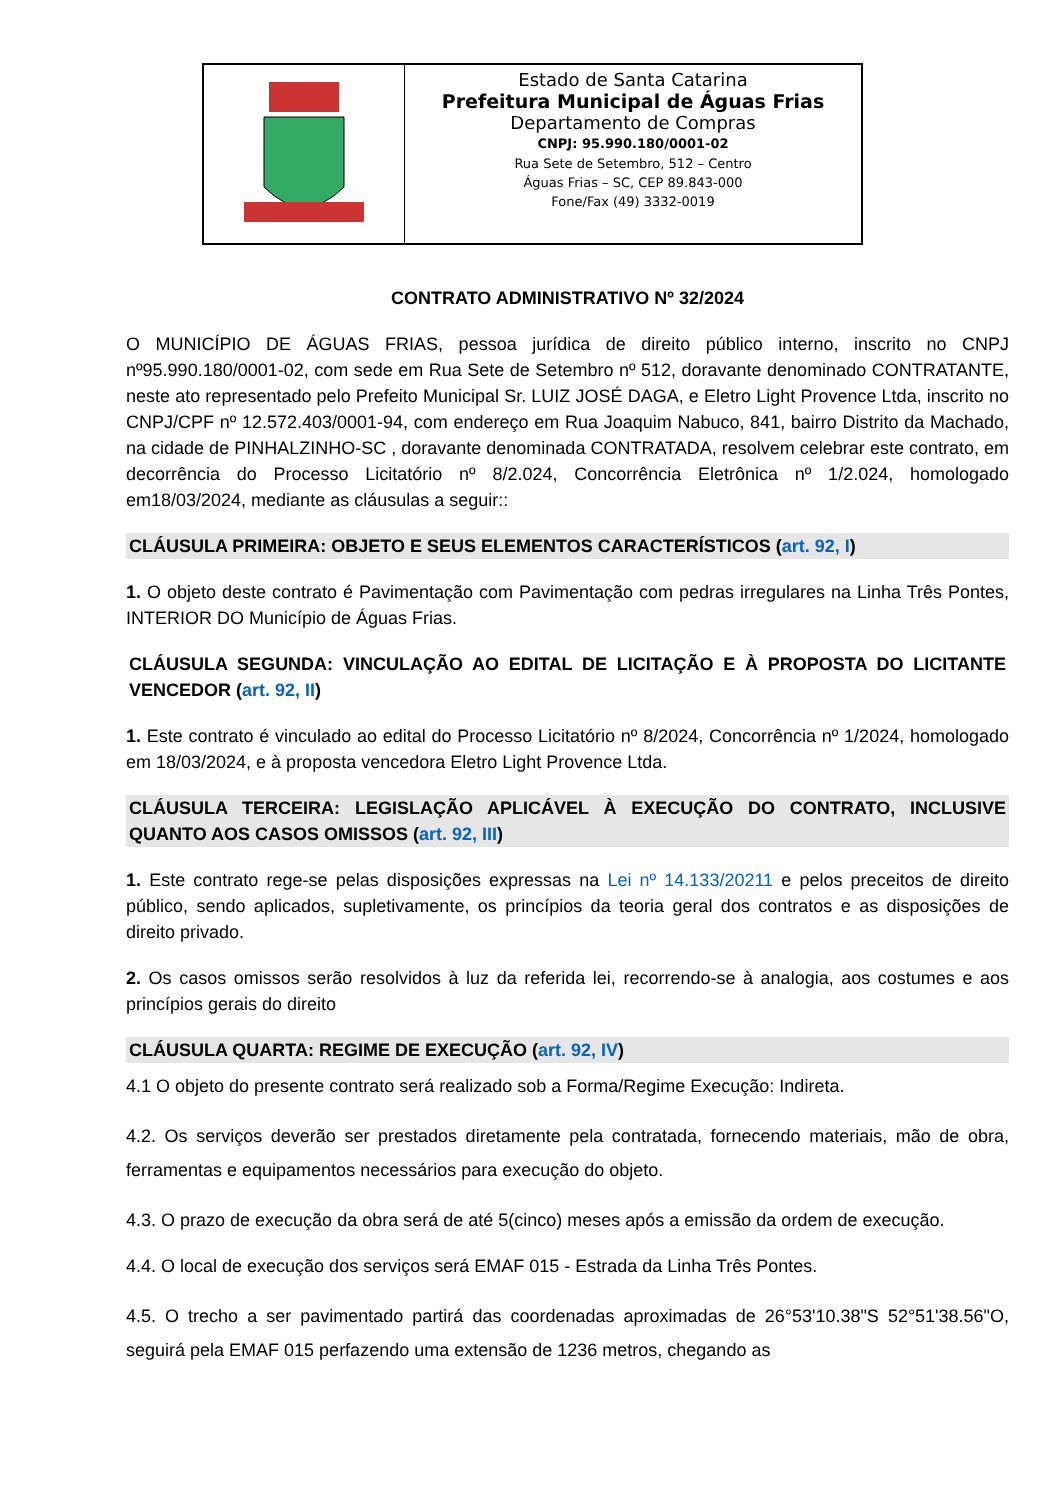Estado de Santa Catarina
Prefeitura Municipal de Águas Frias
Departamento de Compras
CNPJ: 95.990.180/0001-02
Rua Sete de Setembro, 512 – Centro
Águas Frias – SC, CEP 89.843-000
Fone/Fax (49) 3332-0019
CONTRATO ADMINISTRATIVO Nº 32/2024
O MUNICÍPIO DE ÁGUAS FRIAS, pessoa jurídica de direito público interno, inscrito no CNPJ nº95.990.180/0001-02, com sede em Rua Sete de Setembro nº 512, doravante denominado CONTRATANTE, neste ato representado pelo Prefeito Municipal Sr. LUIZ JOSÉ DAGA, e Eletro Light Provence Ltda, inscrito no CNPJ/CPF nº 12.572.403/0001-94, com endereço em Rua Joaquim Nabuco, 841, bairro Distrito da Machado, na cidade de PINHALZINHO-SC , doravante denominada CONTRATADA, resolvem celebrar este contrato, em decorrência do Processo Licitatório nº 8/2.024, Concorrência Eletrônica nº 1/2.024, homologado em18/03/2024, mediante as cláusulas a seguir::
CLÁUSULA PRIMEIRA: OBJETO E SEUS ELEMENTOS CARACTERÍSTICOS (art. 92, I)
1. O objeto deste contrato é Pavimentação com Pavimentação com pedras irregulares na Linha Três Pontes, INTERIOR DO Município de Águas Frias.
CLÁUSULA SEGUNDA: VINCULAÇÃO AO EDITAL DE LICITAÇÃO E À PROPOSTA DO LICITANTE VENCEDOR (art. 92, II)
1. Este contrato é vinculado ao edital do Processo Licitatório nº 8/2024, Concorrência nº 1/2024, homologado em 18/03/2024, e à proposta vencedora Eletro Light Provence Ltda.
CLÁUSULA TERCEIRA: LEGISLAÇÃO APLICÁVEL À EXECUÇÃO DO CONTRATO, INCLUSIVE QUANTO AOS CASOS OMISSOS (art. 92, III)
1. Este contrato rege-se pelas disposições expressas na Lei nº 14.133/20211 e pelos preceitos de direito público, sendo aplicados, supletivamente, os princípios da teoria geral dos contratos e as disposições de direito privado.
2. Os casos omissos serão resolvidos à luz da referida lei, recorrendo-se à analogia, aos costumes e aos princípios gerais do direito
CLÁUSULA QUARTA: REGIME DE EXECUÇÃO (art. 92, IV)
4.1 O objeto do presente contrato será realizado sob a Forma/Regime Execução: Indireta.
4.2. Os serviços deverão ser prestados diretamente pela contratada, fornecendo materiais, mão de obra, ferramentas e equipamentos necessários para execução do objeto.
4.3. O prazo de execução da obra será de até 5(cinco) meses após a emissão da ordem de execução.
4.4. O local de execução dos serviços será EMAF 015 - Estrada da Linha Três Pontes.
4.5. O trecho a ser pavimentado partirá das coordenadas aproximadas de 26°53'10.38"S 52°51'38.56"O, seguirá pela EMAF 015 perfazendo uma extensão de 1236 metros, chegando as